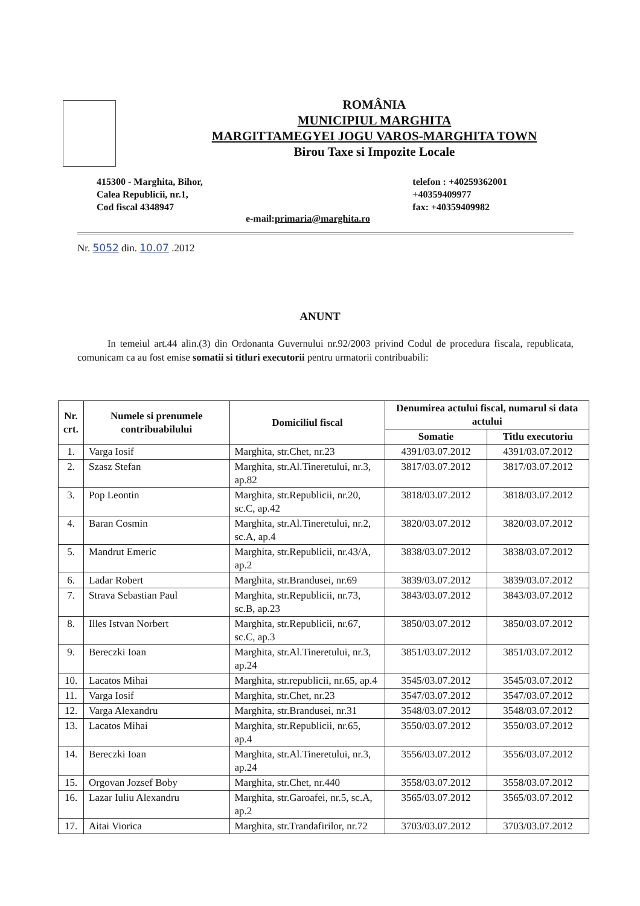ROMÂNIA
MUNICIPIUL MARGHITA
MARGITTAMEGYEI JOGU VAROS-MARGHITA TOWN
Birou Taxe si Impozite Locale
415300 - Marghita, Bihor,
Calea Republicii, nr.1,
Cod fiscal 4348947
telefon : +40259362001
+40359409977
fax: +40359409982
e-mail:primaria@marghita.ro
Nr. 5052 din. 10.07 .2012
ANUNT
In temeiul art.44 alin.(3) din Ordonanta Guvernului nr.92/2003 privind Codul de procedura fiscala, republicata, comunicam ca au fost emise somatii si titluri executorii pentru urmatorii contribuabili:
| Nr. crt. | Numele si prenumele contribuabilului | Domiciliul fiscal | Denumirea actului fiscal, numarul si data actului | |
| --- | --- | --- | --- | --- |
| | | | Somatie | Titlu executoriu |
| 1. | Varga Iosif | Marghita, str.Chet, nr.23 | 4391/03.07.2012 | 4391/03.07.2012 |
| 2. | Szasz Stefan | Marghita, str.Al.Tineretului, nr.3, ap.82 | 3817/03.07.2012 | 3817/03.07.2012 |
| 3. | Pop Leontin | Marghita, str.Republicii, nr.20, sc.C, ap.42 | 3818/03.07.2012 | 3818/03.07.2012 |
| 4. | Baran Cosmin | Marghita, str.Al.Tineretului, nr.2, sc.A, ap.4 | 3820/03.07.2012 | 3820/03.07.2012 |
| 5. | Mandrut Emeric | Marghita, str.Republicii, nr.43/A, ap.2 | 3838/03.07.2012 | 3838/03.07.2012 |
| 6. | Ladar Robert | Marghita, str.Brandusei, nr.69 | 3839/03.07.2012 | 3839/03.07.2012 |
| 7. | Strava Sebastian Paul | Marghita, str.Republicii, nr.73, sc.B, ap.23 | 3843/03.07.2012 | 3843/03.07.2012 |
| 8. | Illes Istvan Norbert | Marghita, str.Republicii, nr.67, sc.C, ap.3 | 3850/03.07.2012 | 3850/03.07.2012 |
| 9. | Bereczki Ioan | Marghita, str.Al.Tineretului, nr.3, ap.24 | 3851/03.07.2012 | 3851/03.07.2012 |
| 10. | Lacatos Mihai | Marghita, str.republicii, nr.65, ap.4 | 3545/03.07.2012 | 3545/03.07.2012 |
| 11. | Varga Iosif | Marghita, str.Chet, nr.23 | 3547/03.07.2012 | 3547/03.07.2012 |
| 12. | Varga Alexandru | Marghita, str.Brandusei, nr.31 | 3548/03.07.2012 | 3548/03.07.2012 |
| 13. | Lacatos Mihai | Marghita, str.Republicii, nr.65, ap.4 | 3550/03.07.2012 | 3550/03.07.2012 |
| 14. | Bereczki Ioan | Marghita, str.Al.Tineretului, nr.3, ap.24 | 3556/03.07.2012 | 3556/03.07.2012 |
| 15. | Orgovan Jozsef Boby | Marghita, str.Chet, nr.440 | 3558/03.07.2012 | 3558/03.07.2012 |
| 16. | Lazar Iuliu Alexandru | Marghita, str.Garoafei, nr.5, sc.A, ap.2 | 3565/03.07.2012 | 3565/03.07.2012 |
| 17. | Aitai Viorica | Marghita, str.Trandafirilor, nr.72 | 3703/03.07.2012 | 3703/03.07.2012 |